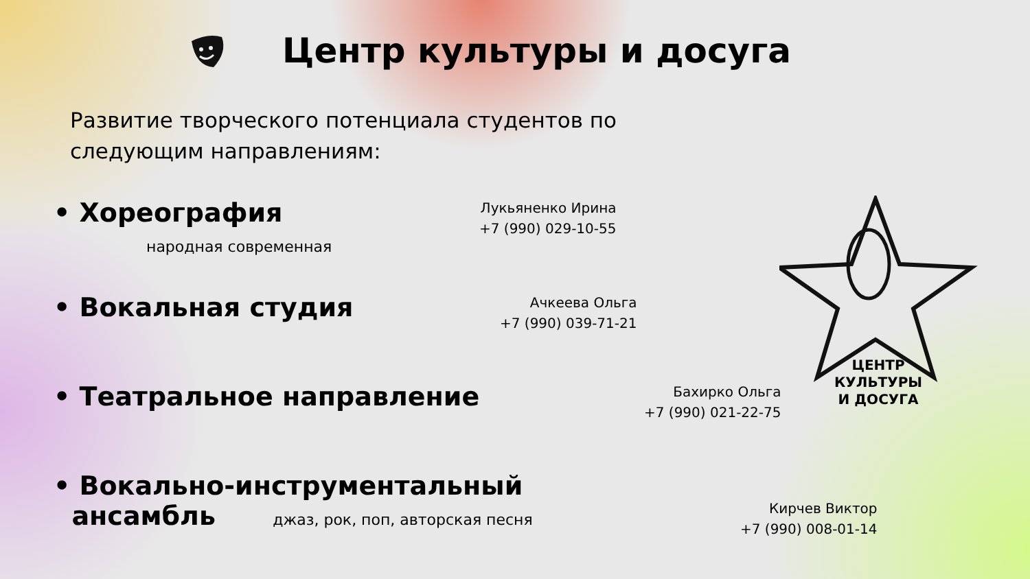Центр культуры и досуга
Развитие творческого потенциала студентов по следующим направлениям:
• Хореография
народная современная
Лукьяненко Ирина
+7 (990) 029-10-55
• Вокальная студия
Ачкеева Ольга
+7 (990) 039-71-21
• Театральное направление
Бахирко Ольга
+7 (990) 021-22-75
• Вокально-инструментальный
ансамбль джаз, рок, поп, авторская песня
Кирчев Виктор
+7 (990) 008-01-14
ЦЕНТР
КУЛЬТУРЫ
И ДОСУГА